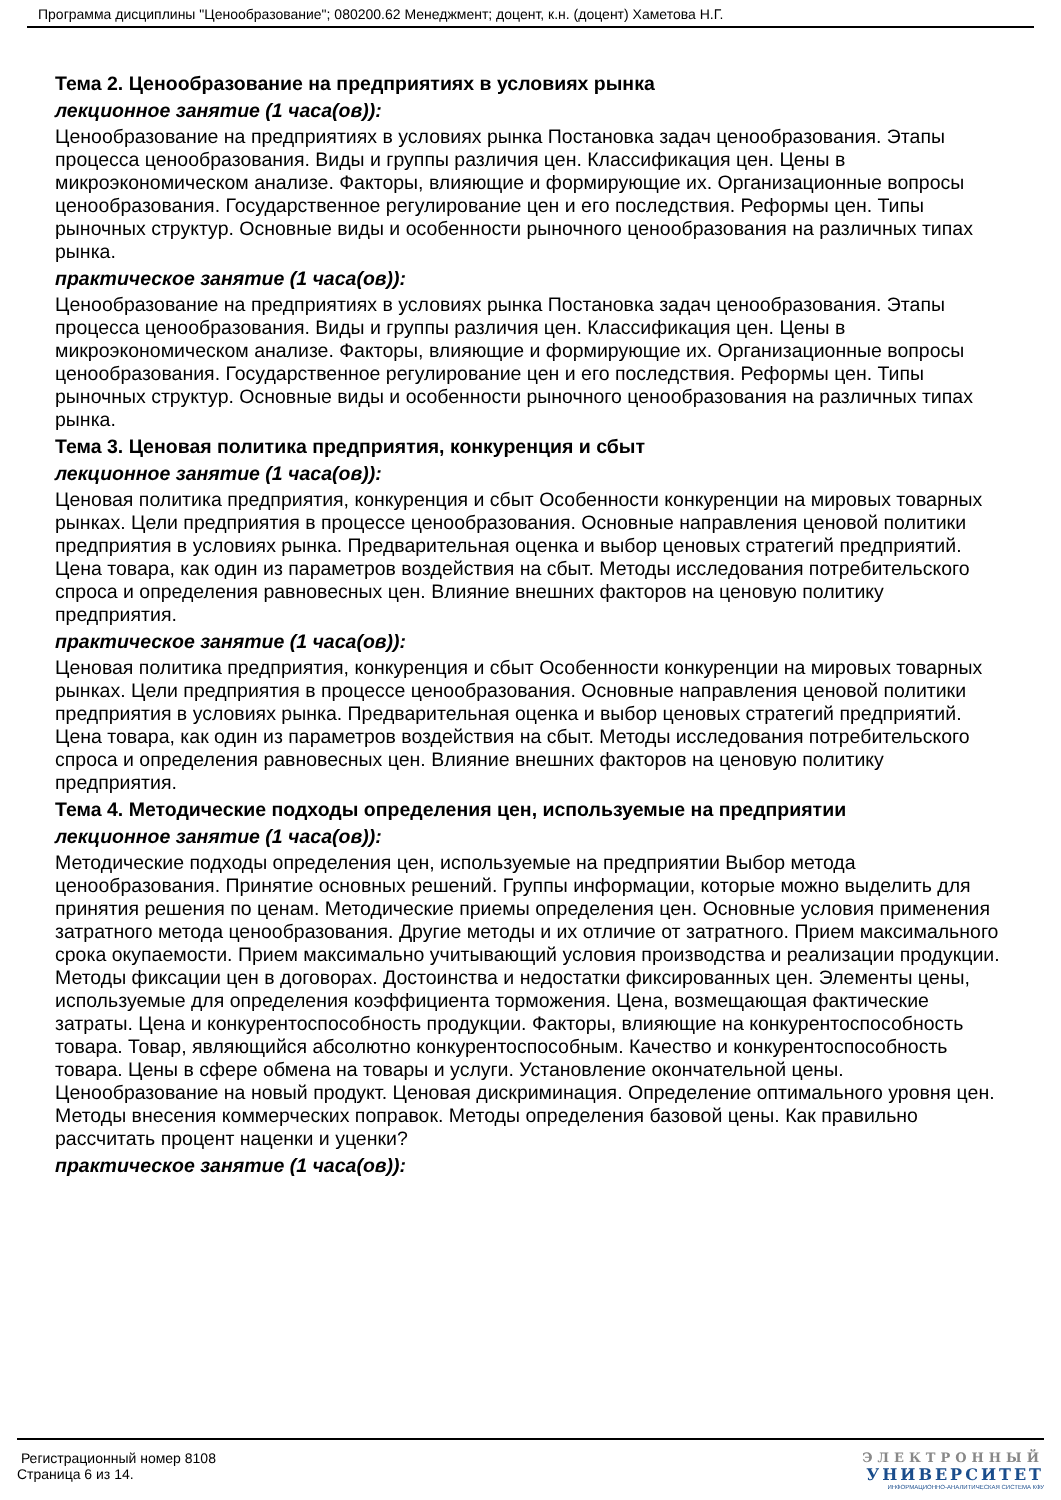Программа дисциплины "Ценообразование"; 080200.62 Менеджмент; доцент, к.н. (доцент) Хаметова Н.Г.
Тема 2. Ценообразование на предприятиях в условиях рынка
лекционное занятие (1 часа(ов)):
Ценообразование на предприятиях в условиях рынка Постановка задач ценообразования. Этапы процесса ценообразования. Виды и группы различия цен. Классификация цен. Цены в микроэкономическом анализе. Факторы, влияющие и формирующие их. Организационные вопросы ценообразования. Государственное регулирование цен и его последствия. Реформы цен. Типы рыночных структур. Основные виды и особенности рыночного ценообразования на различных типах рынка.
практическое занятие (1 часа(ов)):
Ценообразование на предприятиях в условиях рынка Постановка задач ценообразования. Этапы процесса ценообразования. Виды и группы различия цен. Классификация цен. Цены в микроэкономическом анализе. Факторы, влияющие и формирующие их. Организационные вопросы ценообразования. Государственное регулирование цен и его последствия. Реформы цен. Типы рыночных структур. Основные виды и особенности рыночного ценообразования на различных типах рынка.
Тема 3. Ценовая политика предприятия, конкуренция и сбыт
лекционное занятие (1 часа(ов)):
Ценовая политика предприятия, конкуренция и сбыт Особенности конкуренции на мировых товарных рынках. Цели предприятия в процессе ценообразования. Основные направления ценовой политики предприятия в условиях рынка. Предварительная оценка и выбор ценовых стратегий предприятий. Цена товара, как один из параметров воздействия на сбыт. Методы исследования потребительского спроса и определения равновесных цен. Влияние внешних факторов на ценовую политику предприятия.
практическое занятие (1 часа(ов)):
Ценовая политика предприятия, конкуренция и сбыт Особенности конкуренции на мировых товарных рынках. Цели предприятия в процессе ценообразования. Основные направления ценовой политики предприятия в условиях рынка. Предварительная оценка и выбор ценовых стратегий предприятий. Цена товара, как один из параметров воздействия на сбыт. Методы исследования потребительского спроса и определения равновесных цен. Влияние внешних факторов на ценовую политику предприятия.
Тема 4. Методические подходы определения цен, используемые на предприятии
лекционное занятие (1 часа(ов)):
Методические подходы определения цен, используемые на предприятии Выбор метода ценообразования. Принятие основных решений. Группы информации, которые можно выделить для принятия решения по ценам. Методические приемы определения цен. Основные условия применения затратного метода ценообразования. Другие методы и их отличие от затратного. Прием максимального срока окупаемости. Прием максимально учитывающий условия производства и реализации продукции. Методы фиксации цен в договорах. Достоинства и недостатки фиксированных цен. Элементы цены, используемые для определения коэффициента торможения. Цена, возмещающая фактические затраты. Цена и конкурентоспособность продукции. Факторы, влияющие на конкурентоспособность товара. Товар, являющийся абсолютно конкурентоспособным. Качество и конкурентоспособность товара. Цены в сфере обмена на товары и услуги. Установление окончательной цены. Ценообразование на новый продукт. Ценовая дискриминация. Определение оптимального уровня цен. Методы внесения коммерческих поправок. Методы определения базовой цены. Как правильно рассчитать процент наценки и уценки?
практическое занятие (1 часа(ов)):
Регистрационный номер 8108
Страница 6 из 14.
ЭЛЕКТРОННЫЙ
УНИВЕРСИТЕТ
ИНФОРМАЦИОННО-АНАЛИТИЧЕСКАЯ СИСТЕМА КФУ